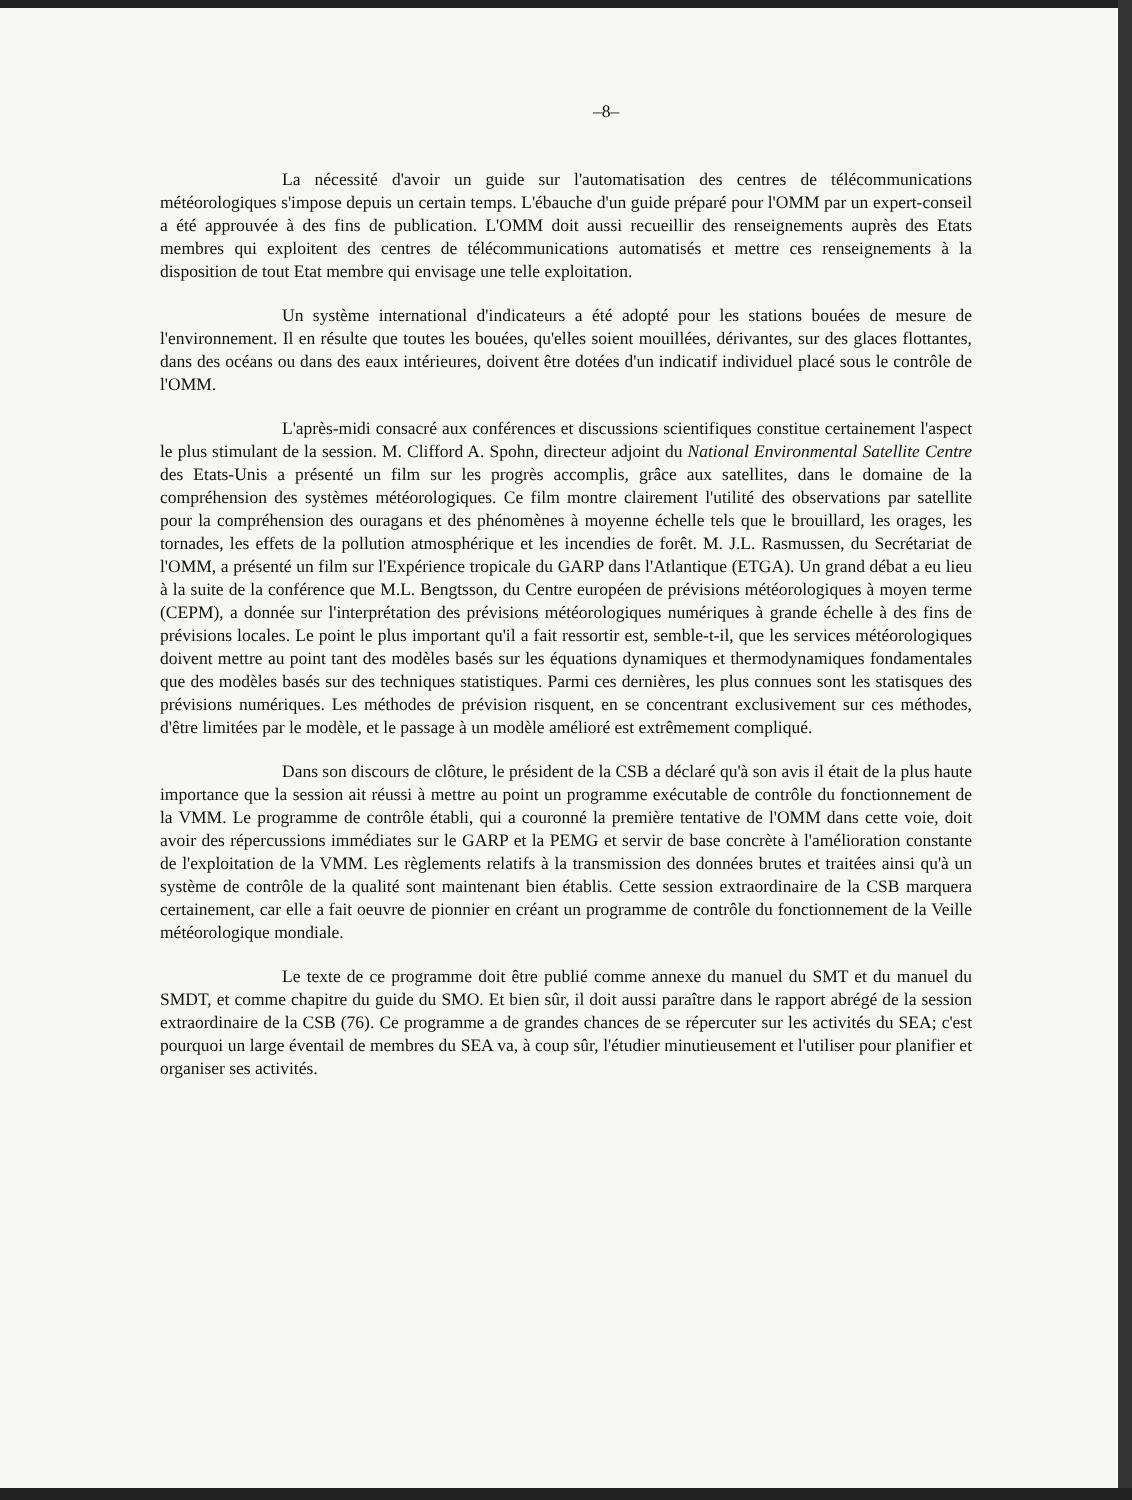–8–
La nécessité d'avoir un guide sur l'automatisation des centres de télécommunications météorologiques s'impose depuis un certain temps. L'ébauche d'un guide préparé pour l'OMM par un expert-conseil a été approuvée à des fins de publication. L'OMM doit aussi recueillir des renseignements auprès des Etats membres qui exploitent des centres de télécommunications automatisés et mettre ces renseignements à la disposition de tout Etat membre qui envisage une telle exploitation.
Un système international d'indicateurs a été adopté pour les stations bouées de mesure de l'environnement. Il en résulte que toutes les bouées, qu'elles soient mouillées, dérivantes, sur des glaces flottantes, dans des océans ou dans des eaux intérieures, doivent être dotées d'un indicatif individuel placé sous le contrôle de l'OMM.
L'après-midi consacré aux conférences et discussions scientifiques constitue certainement l'aspect le plus stimulant de la session. M. Clifford A. Spohn, directeur adjoint du National Environmental Satellite Centre des Etats-Unis a présenté un film sur les progrès accomplis, grâce aux satellites, dans le domaine de la compréhension des systèmes météorologiques. Ce film montre clairement l'utilité des observations par satellite pour la compréhension des ouragans et des phénomènes à moyenne échelle tels que le brouillard, les orages, les tornades, les effets de la pollution atmosphérique et les incendies de forêt. M. J.L. Rasmussen, du Secrétariat de l'OMM, a présenté un film sur l'Expérience tropicale du GARP dans l'Atlantique (ETGA). Un grand débat a eu lieu à la suite de la conférence que M.L. Bengtsson, du Centre européen de prévisions météorologiques à moyen terme (CEPM), a donnée sur l'interprétation des prévisions météorologiques numériques à grande échelle à des fins de prévisions locales. Le point le plus important qu'il a fait ressortir est, semble-t-il, que les services météorologiques doivent mettre au point tant des modèles basés sur les équations dynamiques et thermodynamiques fondamentales que des modèles basés sur des techniques statistiques. Parmi ces dernières, les plus connues sont les statisques des prévisions numériques. Les méthodes de prévision risquent, en se concentrant exclusivement sur ces méthodes, d'être limitées par le modèle, et le passage à un modèle amélioré est extrêmement compliqué.
Dans son discours de clôture, le président de la CSB a déclaré qu'à son avis il était de la plus haute importance que la session ait réussi à mettre au point un programme exécutable de contrôle du fonctionnement de la VMM. Le programme de contrôle établi, qui a couronné la première tentative de l'OMM dans cette voie, doit avoir des répercussions immédiates sur le GARP et la PEMG et servir de base concrète à l'amélioration constante de l'exploitation de la VMM. Les règlements relatifs à la transmission des données brutes et traitées ainsi qu'à un système de contrôle de la qualité sont maintenant bien établis. Cette session extraordinaire de la CSB marquera certainement, car elle a fait oeuvre de pionnier en créant un programme de contrôle du fonctionnement de la Veille météorologique mondiale.
Le texte de ce programme doit être publié comme annexe du manuel du SMT et du manuel du SMDT, et comme chapitre du guide du SMO. Et bien sûr, il doit aussi paraître dans le rapport abrégé de la session extraordinaire de la CSB (76). Ce programme a de grandes chances de se répercuter sur les activités du SEA; c'est pourquoi un large éventail de membres du SEA va, à coup sûr, l'étudier minutieusement et l'utiliser pour planifier et organiser ses activités.